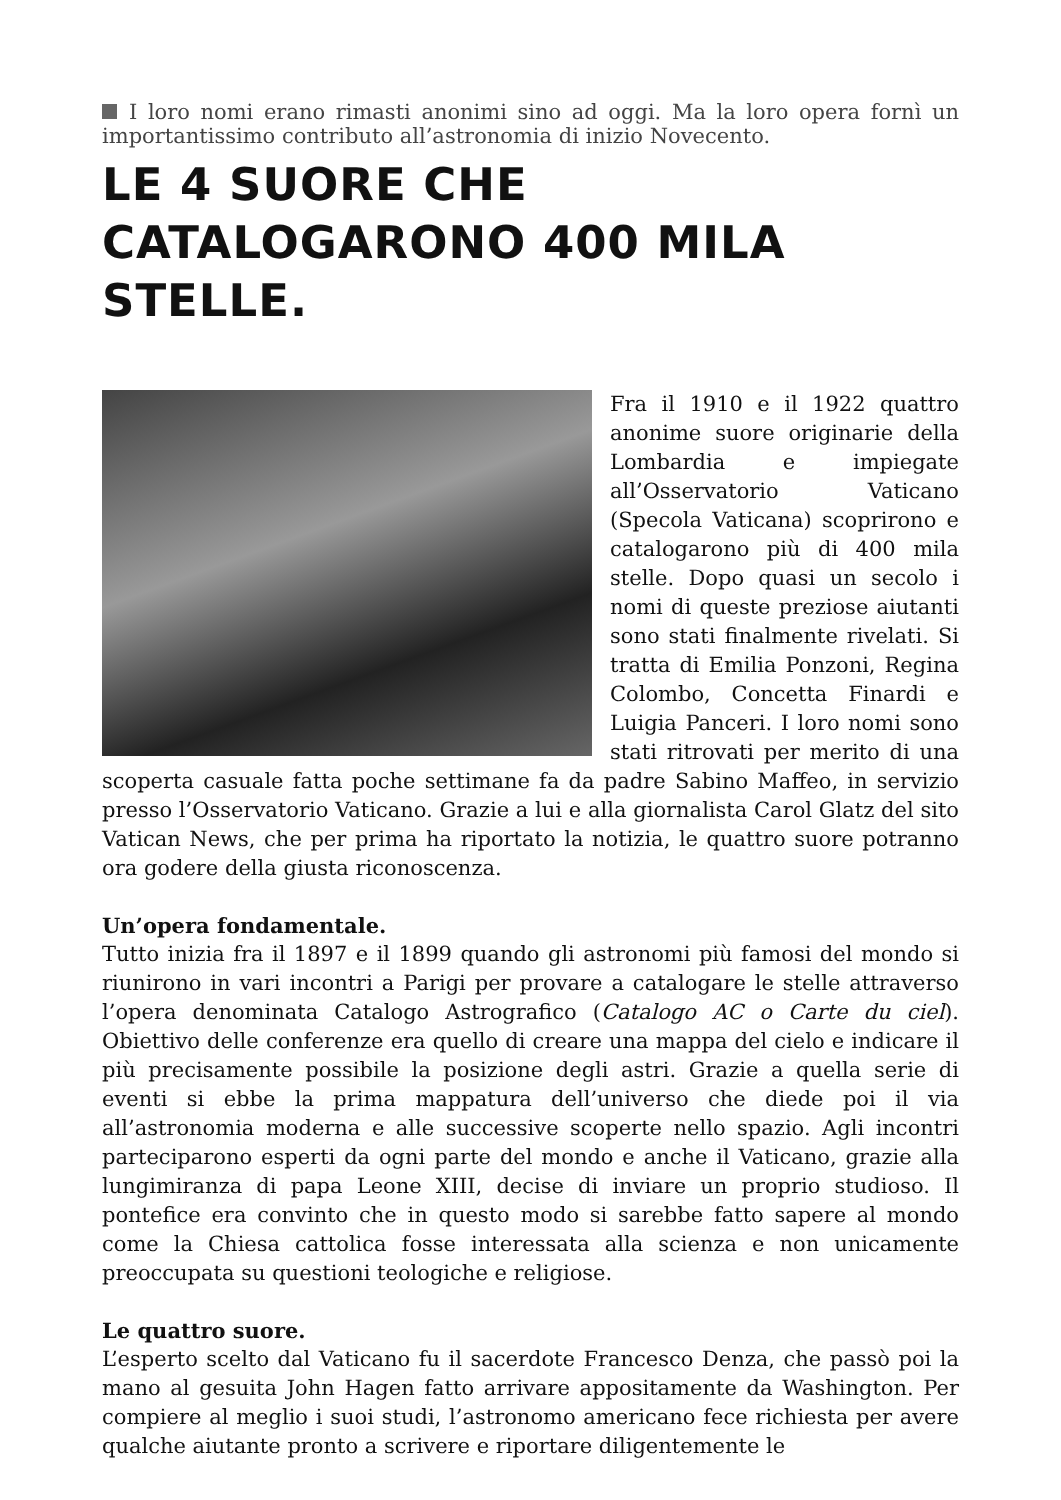I loro nomi erano rimasti anonimi sino ad oggi. Ma la loro opera fornì un importantissimo contributo all’astronomia di inizio Novecento.
LE 4 SUORE CHE CATALOGARONO 400 MILA STELLE.
Fra il 1910 e il 1922 quattro anonime suore originarie della Lombardia e impiegate all’Osservatorio Vaticano (Specola Vaticana) scoprirono e catalogarono più di 400 mila stelle. Dopo quasi un secolo i nomi di queste preziose aiutanti sono stati finalmente rivelati. Si tratta di Emilia Ponzoni, Regina Colombo, Concetta Finardi e Luigia Panceri. I loro nomi sono stati ritrovati per merito di una scoperta casuale fatta poche settimane fa da padre Sabino Maffeo, in servizio presso l’Osservatorio Vaticano. Grazie a lui e alla giornalista Carol Glatz del sito Vatican News, che per prima ha riportato la notizia, le quattro suore potranno ora godere della giusta riconoscenza.
Un’opera fondamentale.
Tutto inizia fra il 1897 e il 1899 quando gli astronomi più famosi del mondo si riunirono in vari incontri a Parigi per provare a catalogare le stelle attraverso l’opera denominata Catalogo Astrografico (Catalogo AC o Carte du ciel). Obiettivo delle conferenze era quello di creare una mappa del cielo e indicare il più precisamente possibile la posizione degli astri. Grazie a quella serie di eventi si ebbe la prima mappatura dell’universo che diede poi il via all’astronomia moderna e alle successive scoperte nello spazio. Agli incontri parteciparono esperti da ogni parte del mondo e anche il Vaticano, grazie alla lungimiranza di papa Leone XIII, decise di inviare un proprio studioso. Il pontefice era convinto che in questo modo si sarebbe fatto sapere al mondo come la Chiesa cattolica fosse interessata alla scienza e non unicamente preoccupata su questioni teologiche e religiose.
Le quattro suore.
L’esperto scelto dal Vaticano fu il sacerdote Francesco Denza, che passò poi la mano al gesuita John Hagen fatto arrivare appositamente da Washington. Per compiere al meglio i suoi studi, l’astronomo americano fece richiesta per avere qualche aiutante pronto a scrivere e riportare diligentemente le